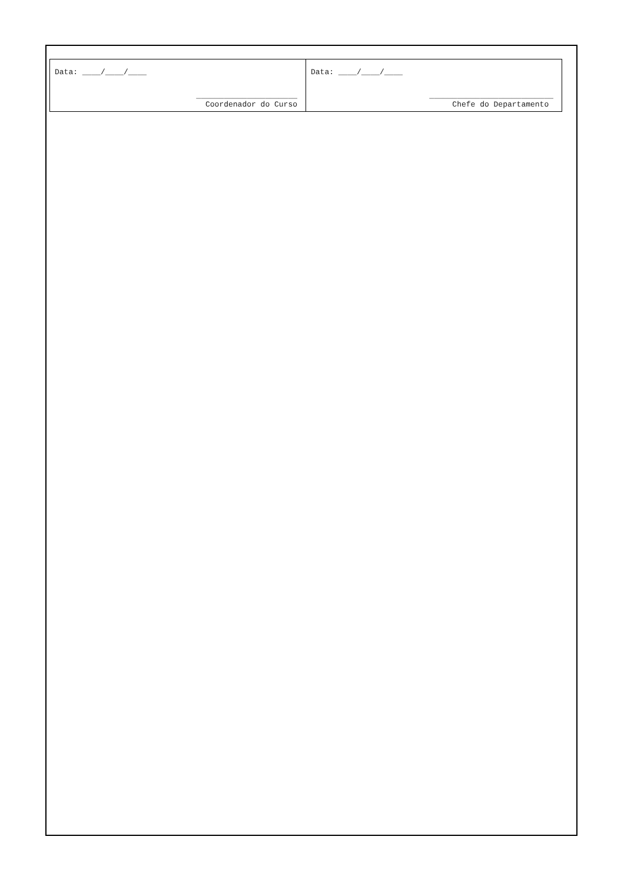| Data: ____/____/____ ______________________ Coordenador do Curso | Data: ____/____/____ ___________________________ Chefe do Departamento |